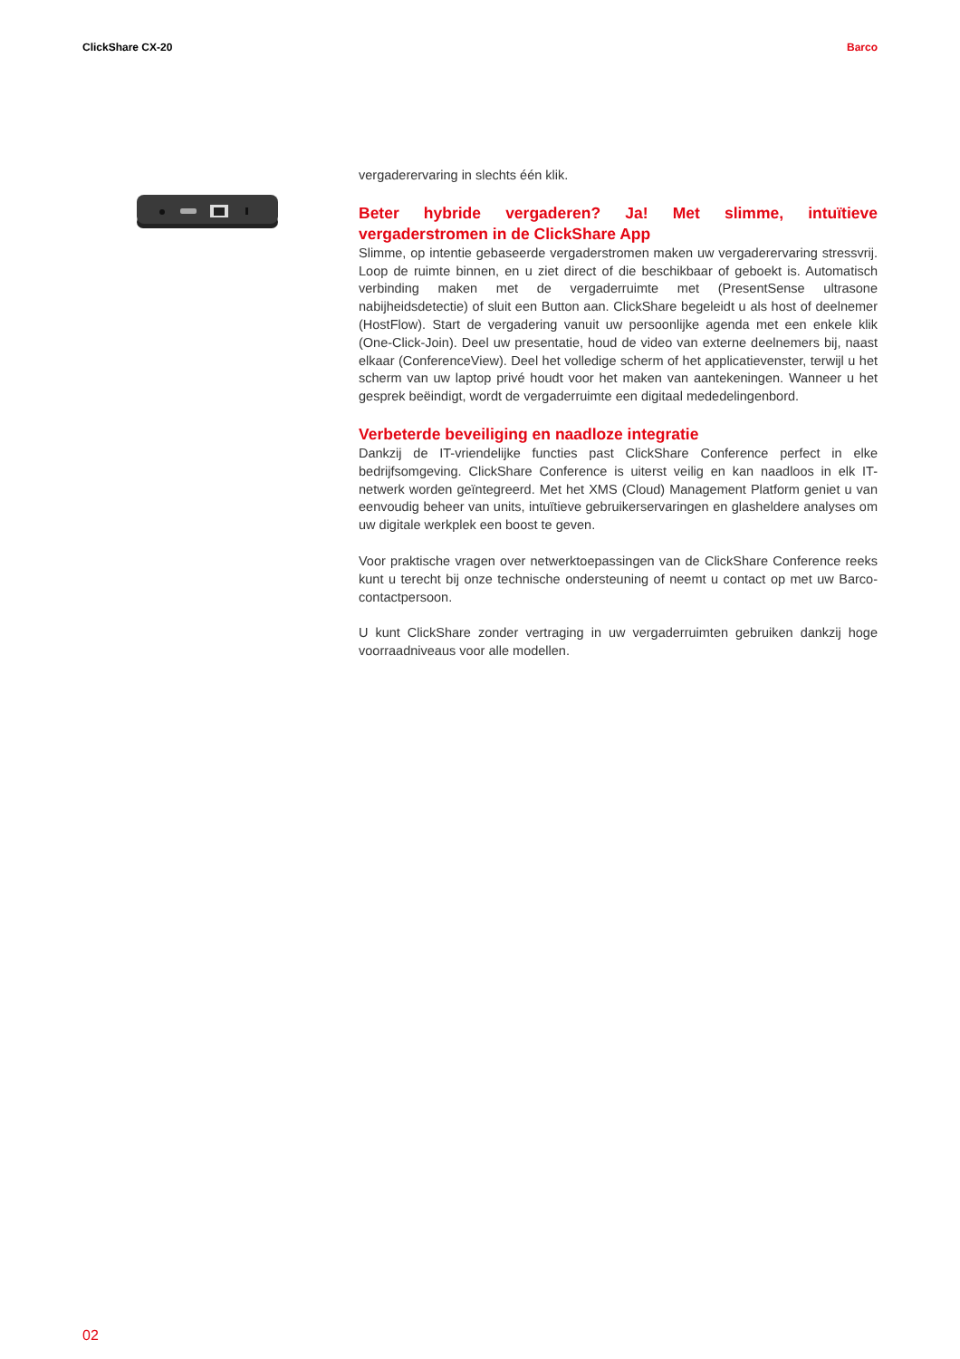ClickShare CX-20 Barco
vergaderervaring in slechts één klik.
Beter hybride vergaderen? Ja! Met slimme, intuïtieve vergaderstromen in de ClickShare App
Slimme, op intentie gebaseerde vergaderstromen maken uw vergaderervaring stressvrij. Loop de ruimte binnen, en u ziet direct of die beschikbaar of geboekt is. Automatisch verbinding maken met de vergaderruimte met (PresentSense ultrasone nabijheidsdetectie) of sluit een Button aan. ClickShare begeleidt u als host of deelnemer (HostFlow). Start de vergadering vanuit uw persoonlijke agenda met een enkele klik (One-Click-Join). Deel uw presentatie, houd de video van externe deelnemers bij, naast elkaar (ConferenceView). Deel het volledige scherm of het applicatievenster, terwijl u het scherm van uw laptop privé houdt voor het maken van aantekeningen. Wanneer u het gesprek beëindigt, wordt de vergaderruimte een digitaal mededelingenbord.
Verbeterde beveiliging en naadloze integratie
Dankzij de IT-vriendelijke functies past ClickShare Conference perfect in elke bedrijfsomgeving. ClickShare Conference is uiterst veilig en kan naadloos in elk IT-netwerk worden geïntegreerd. Met het XMS (Cloud) Management Platform geniet u van eenvoudig beheer van units, intuïtieve gebruikerservaringen en glasheldere analyses om uw digitale werkplek een boost te geven.
Voor praktische vragen over netwerktoepassingen van de ClickShare Conference reeks kunt u terecht bij onze technische ondersteuning of neemt u contact op met uw Barco-contactpersoon.
U kunt ClickShare zonder vertraging in uw vergaderruimten gebruiken dankzij hoge voorraadniveaus voor alle modellen.
02